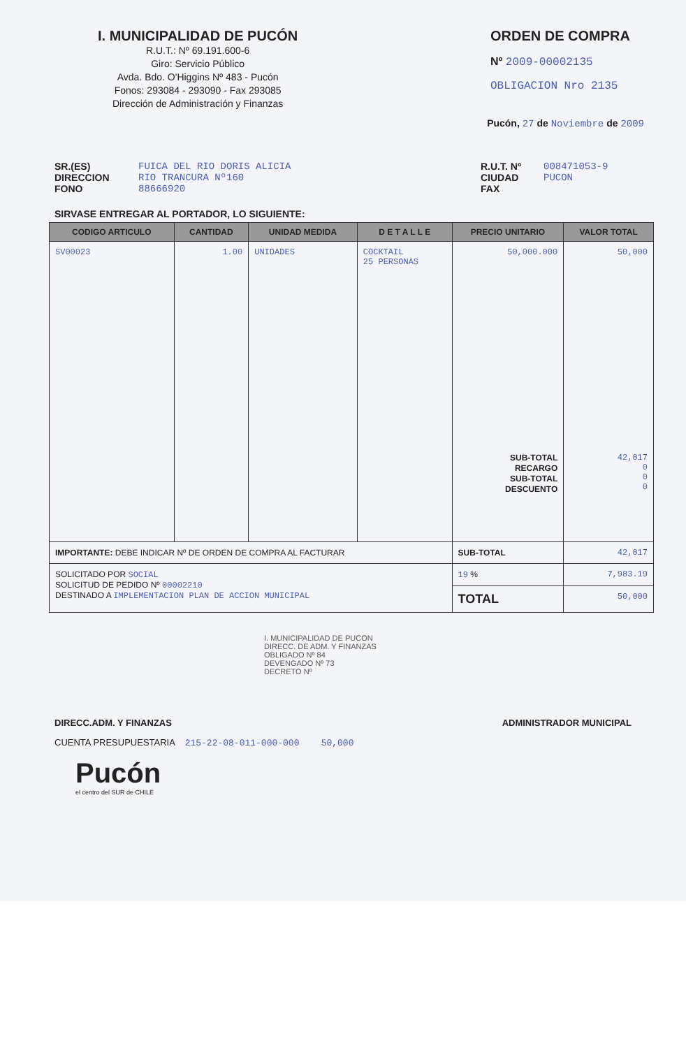I. MUNICIPALIDAD DE PUCÓN
R.U.T.: Nº 69.191.600-6
Giro: Servicio Público
Avda. Bdo. O'Higgins Nº 483 - Pucón
Fonos: 293084 - 293090 - Fax 293085
Dirección de Administración y Finanzas
ORDEN DE COMPRA
Nº 2009-00002135
OBLIGACION Nro 2135
Pucón, 27 de Noviembre de 2009
SR.(ES)
DIRECCION
FONO
FUICA DEL RIO DORIS ALICIA
RIO TRANCURA Nº160
88666920
R.U.T. Nº
CIUDAD
FAX
008471053-9
PUCON
SIRVASE ENTREGAR AL PORTADOR, LO SIGUIENTE:
| CODIGO ARTICULO | CANTIDAD | UNIDAD MEDIDA | D E T A L L E | PRECIO UNITARIO | VALOR TOTAL |
| --- | --- | --- | --- | --- | --- |
| SV00023 | 1.00 | UNIDADES | COCKTAIL 25 PERSONAS | 50,000.000 SUB-TOTAL RECARGO SUB-TOTAL DESCUENTO | 50,000 42,017 0 0 0 |
| IMPORTANTE: DEBE INDICAR Nº DE ORDEN DE COMPRA AL FACTURAR | | | | SUB-TOTAL | 42,017 |
| SOLICITADO POR SOCIAL SOLICITUD DE PEDIDO Nº 00002210 DESTINADO A IMPLEMENTACION PLAN DE ACCION MUNICIPAL | | | | 19 % | 7,983.19 |
| | | | | TOTAL | 50,000 |
I. MUNICIPALIDAD DE PUCON
DIRECC. DE ADM. Y FINANZAS
OBLIGADO Nº 84
DEVENGADO Nº 73
DECRETO Nº
DIRECC.ADM. Y FINANZAS ADMINISTRADOR MUNICIPAL
CUENTA PRESUPUESTARIA 215-22-08-011-000-000 50,000
Pucón
el centro del SUR de CHILE